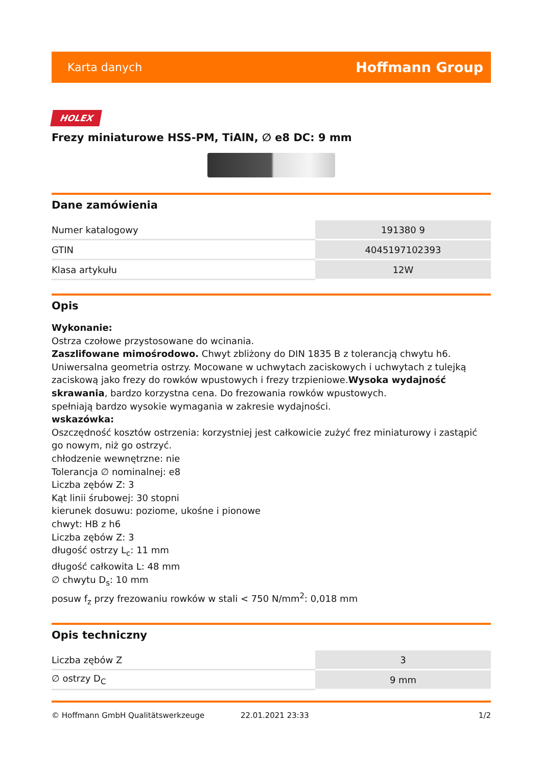Karta danych Hoffmann Group
HOLEX
Frezy miniaturowe HSS-PM, TiAlN, ∅ e8 DC: 9 mm
Dane zamówienia
| Numer katalogowy | 191380 9 |
| GTIN | 4045197102393 |
| Klasa artykułu | 12W |
Opis
Wykonanie:
Ostrza czołowe przystosowane do wcinania.
Zaszlifowane mimośrodowo. Chwyt zbliżony do DIN 1835 B z tolerancją chwytu h6. Uniwersalna geometria ostrzy. Mocowane w uchwytach zaciskowych i uchwytach z tulejką zaciskową jako frezy do rowków wpustowych i frezy trzpieniowe.Wysoka wydajność skrawania, bardzo korzystna cena. Do frezowania rowków wpustowych.
spełniają bardzo wysokie wymagania w zakresie wydajności.
wskazówka:
Oszczędność kosztów ostrzenia: korzystniej jest całkowicie zużyć frez miniaturowy i zastąpić go nowym, niż go ostrzyć.
chłodzenie wewnętrzne: nie
Tolerancja ∅ nominalnej: e8
Liczba zębów Z: 3
Kąt linii śrubowej: 30 stopni
kierunek dosuwu: poziome, ukośne i pionowe
chwyt: HB z h6
Liczba zębów Z: 3
długość ostrzy L<sub>c</sub>: 11 mm
długość całkowita L: 48 mm
∅ chwytu D<sub>s</sub>: 10 mm
posuw f<sub>z</sub> przy frezowaniu rowków w stali < 750 N/mm<sup>2</sup>: 0,018 mm
Opis techniczny
| Liczba zębów Z | 3 |
| ∅ ostrzy D<sub>C</sub> | 9 mm |
© Hoffmann GmbH Qualitätswerkzeuge 22.01.2021 23:33 1/2